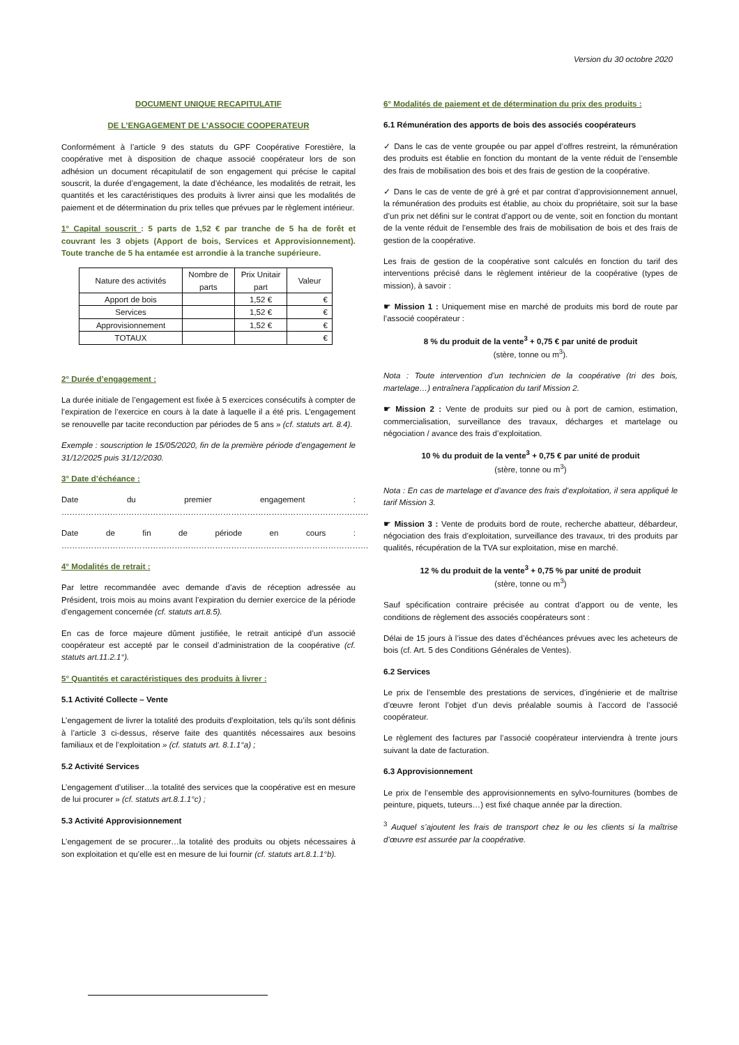Version du 30 octobre 2020
DOCUMENT UNIQUE RECAPITULATIF
DE L’ENGAGEMENT DE L’ASSOCIE COOPERATEUR
Conformément à l’article 9 des statuts du GPF Coopérative Forestière, la coopérative met à disposition de chaque associé coopérateur lors de son adhésion un document récapitulatif de son engagement qui précise le capital souscrit, la durée d’engagement, la date d’échéance, les modalités de retrait, les quantités et les caractéristiques des produits à livrer ainsi que les modalités de paiement et de détermination du prix telles que prévues par le règlement intérieur.
1° Capital souscrit : 5 parts de 1,52 € par tranche de 5 ha de forêt et couvrant les 3 objets (Apport de bois, Services et Approvisionnement). Toute tranche de 5 ha entamée est arrondie à la tranche supérieure.
| Nature des activités | Nombre de parts | Prix Unitair part | Valeur |
| --- | --- | --- | --- |
| Apport de bois | | 1,52 € | € |
| Services | | 1,52 € | € |
| Approvisionnement | | 1,52 € | € |
| TOTAUX | | | € |
2° Durée d’engagement :
La durée initiale de l’engagement est fixée à 5 exercices consécutifs à compter de l’expiration de l’exercice en cours à la date à laquelle il a été pris. L’engagement se renouvelle par tacite reconduction par périodes de 5 ans » (cf. statuts art. 8.4).
Exemple : souscription le 15/05/2020, fin de la première période d’engagement le 31/12/2025 puis 31/12/2030.
3° Date d’échéance :
Date du premier engagement : ……………………………………………………………………………………………………
Date de fin de période en cours : ……………………………………………………………………………………………………
4° Modalités de retrait :
Par lettre recommandée avec demande d’avis de réception adressée au Président, trois mois au moins avant l’expiration du dernier exercice de la période d’engagement concernée (cf. statuts art.8.5).
En cas de force majeure dûment justifiée, le retrait anticipé d’un associé coopérateur est accepté par le conseil d’administration de la coopérative (cf. statuts art.11.2.1°).
5° Quantités et caractéristiques des produits à livrer :
5.1 Activité Collecte – Vente
L’engagement de livrer la totalité des produits d’exploitation, tels qu’ils sont définis à l’article 3 ci-dessus, réserve faite des quantités nécessaires aux besoins familiaux et de l’exploitation » (cf. statuts art. 8.1.1°a) ;
5.2 Activité Services
L’engagement d’utiliser…la totalité des services que la coopérative est en mesure de lui procurer » (cf. statuts art.8.1.1°c) ;
5.3 Activité Approvisionnement
L’engagement de se procurer…la totalité des produits ou objets nécessaires à son exploitation et qu’elle est en mesure de lui fournir (cf. statuts art.8.1.1°b).
6° Modalités de paiement et de détermination du prix des produits :
6.1 Rémunération des apports de bois des associés coopérateurs
✓ Dans le cas de vente groupée ou par appel d’offres restreint, la rémunération des produits est établie en fonction du montant de la vente réduit de l’ensemble des frais de mobilisation des bois et des frais de gestion de la coopérative.
✓ Dans le cas de vente de gré à gré et par contrat d’approvisionnement annuel, la rémunération des produits est établie, au choix du propriétaire, soit sur la base d’un prix net défini sur le contrat d’apport ou de vente, soit en fonction du montant de la vente réduit de l’ensemble des frais de mobilisation de bois et des frais de gestion de la coopérative.
Les frais de gestion de la coopérative sont calculés en fonction du tarif des interventions précisé dans le règlement intérieur de la coopérative (types de mission), à savoir :
☛ Mission 1 : Uniquement mise en marché de produits mis bord de route par l’associé coopérateur :
8 % du produit de la vente<sup>3</sup> + 0,75 € par unité de produit
(stère, tonne ou m<sup>3</sup>).
Nota : Toute intervention d’un technicien de la coopérative (tri des bois, martelage…) entraînera l’application du tarif Mission 2.
☛ Mission 2 : Vente de produits sur pied ou à port de camion, estimation, commercialisation, surveillance des travaux, décharges et martelage ou négociation / avance des frais d’exploitation.
10 % du produit de la vente<sup>3</sup> + 0,75 € par unité de produit
(stère, tonne ou m<sup>3</sup>)
Nota : En cas de martelage et d’avance des frais d’exploitation, il sera appliqué le tarif Mission 3.
☛ Mission 3 : Vente de produits bord de route, recherche abatteur, débardeur, négociation des frais d’exploitation, surveillance des travaux, tri des produits par qualités, récupération de la TVA sur exploitation, mise en marché.
12 % du produit de la vente<sup>3</sup> + 0,75 % par unité de produit
(stère, tonne ou m<sup>3</sup>)
Sauf spécification contraire précisée au contrat d’apport ou de vente, les conditions de règlement des associés coopérateurs sont :
Délai de 15 jours à l’issue des dates d’échéances prévues avec les acheteurs de bois (cf. Art. 5 des Conditions Générales de Ventes).
6.2 Services
Le prix de l’ensemble des prestations de services, d’ingénierie et de maîtrise d’œuvre feront l’objet d’un devis préalable soumis à l’accord de l’associé coopérateur.
Le règlement des factures par l’associé coopérateur interviendra à trente jours suivant la date de facturation.
6.3 Approvisionnement
Le prix de l’ensemble des approvisionnements en sylvo-fournitures (bombes de peinture, piquets, tuteurs…) est fixé chaque année par la direction.
<sup>3</sup> Auquel s’ajoutent les frais de transport chez le ou les clients si la maîtrise d’œuvre est assurée par la coopérative.